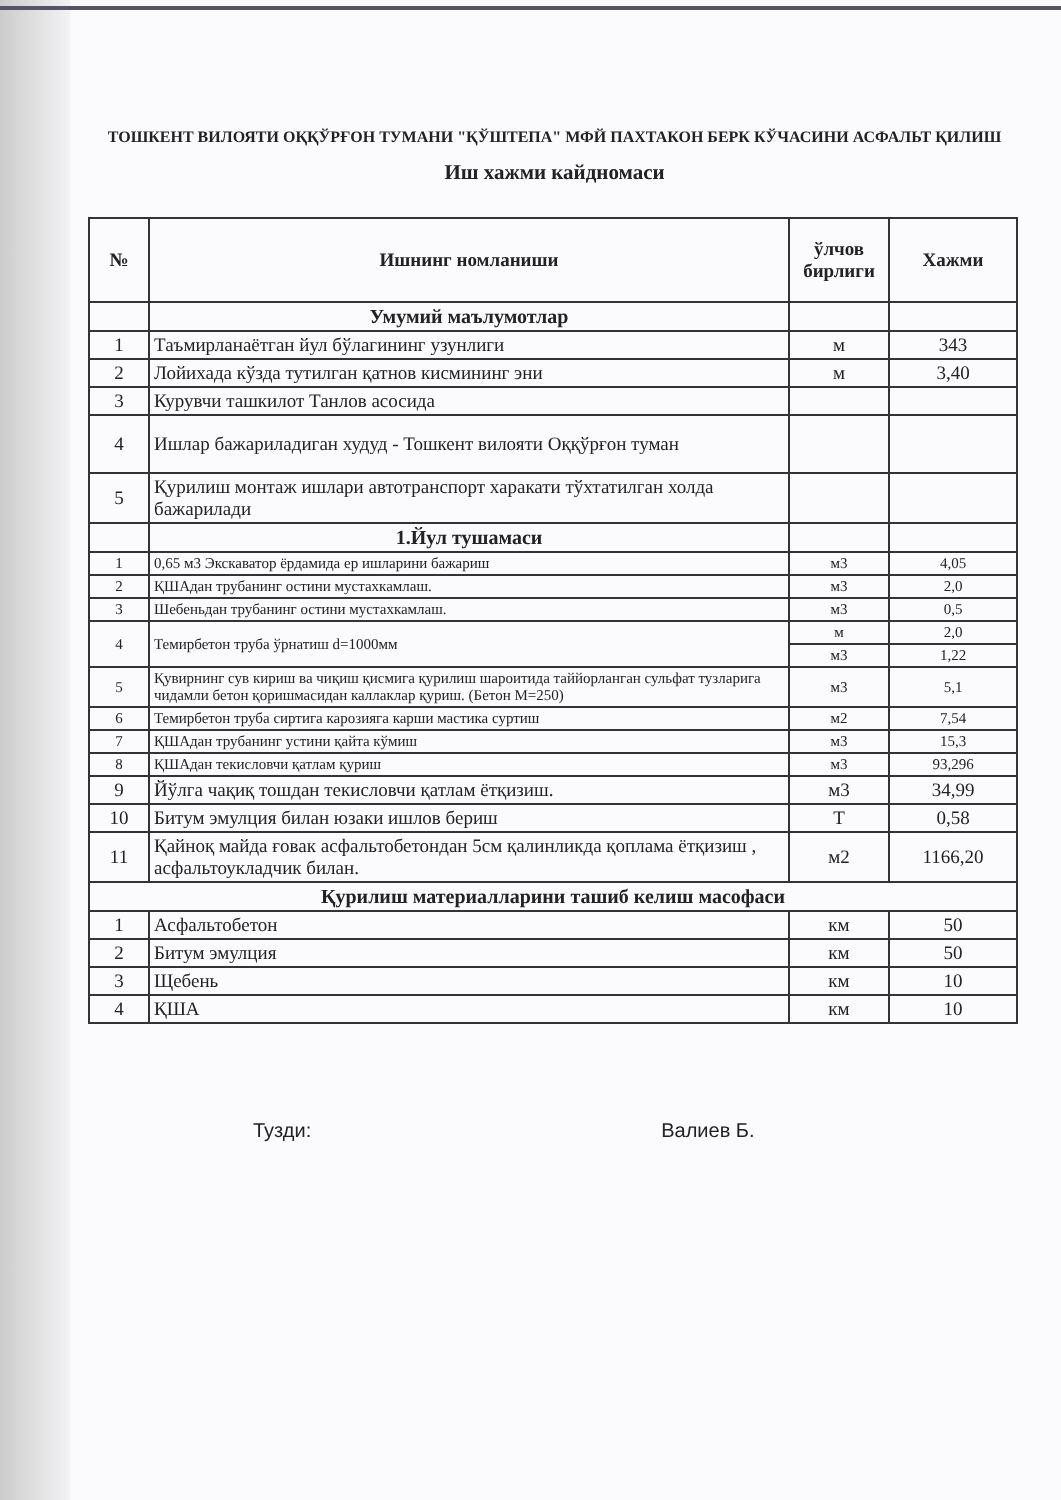ТОШКЕНТ ВИЛОЯТИ ОҚҚЎРҒОН ТУМАНИ "ҚЎШТЕПА" МФЙ ПАХТАКОН БЕРК КЎЧАСИНИ АСФАЛЬТ ҚИЛИШ
Иш хажми кайдномаси
| № | Ишнинг номланиши | ўлчов бирлиги | Хажми |
| --- | --- | --- | --- |
| | Умумий маълумотлар | | |
| 1 | Таъмирланаётган йул бўлагининг узунлиги | м | 343 |
| 2 | Лойихада кўзда тутилган қатнов кисмининг эни | м | 3,40 |
| 3 | Курувчи ташкилот Танлов асосида | | |
| 4 | Ишлар бажариладиган худуд - Тошкент вилояти Оққўрғон туман | | |
| 5 | Қурилиш монтаж ишлари автотранспорт харакати тўхтатилган холда бажарилади | | |
| | 1.Йул тушамаси | | |
| 1 | 0,65 м3 Экскаватор ёрдамида ер ишларини бажариш | м3 | 4,05 |
| 2 | ҚШАдан трубанинг остини мустахкамлаш. | м3 | 2,0 |
| 3 | Шебеньдан трубанинг остини мустахкамлаш. | м3 | 0,5 |
| 4 | Темирбетон труба ўрнатиш d=1000мм | м | 2,0 |
| | | м3 | 1,22 |
| 5 | Қувирнинг сув кириш ва чиқиш қисмига қурилиш шароитида таййорланган сульфат тузларига чидамли бетон қоришмасидан каллаклар қуриш. (Бетон М=250) | м3 | 5,1 |
| 6 | Темирбетон труба сиртига карозияга карши мастика суртиш | м2 | 7,54 |
| 7 | ҚШАдан трубанинг устини қайта кўмиш | м3 | 15,3 |
| 8 | ҚШАдан текисловчи қатлам қуриш | м3 | 93,296 |
| 9 | Йўлга чақиқ тошдан текисловчи қатлам ётқизиш. | м3 | 34,99 |
| 10 | Битум эмулция билан юзаки ишлов бериш | Т | 0,58 |
| 11 | Қайноқ майда ғовак асфальтобетондан 5см қалинликда қоплама ётқизиш , асфальтоукладчик билан. | м2 | 1166,20 |
| Қурилиш материалларини ташиб келиш масофаси | | | |
| 1 | Асфальтобетон | км | 50 |
| 2 | Битум эмулция | км | 50 |
| 3 | Щебень | км | 10 |
| 4 | ҚША | км | 10 |
Тузди: Валиев Б.